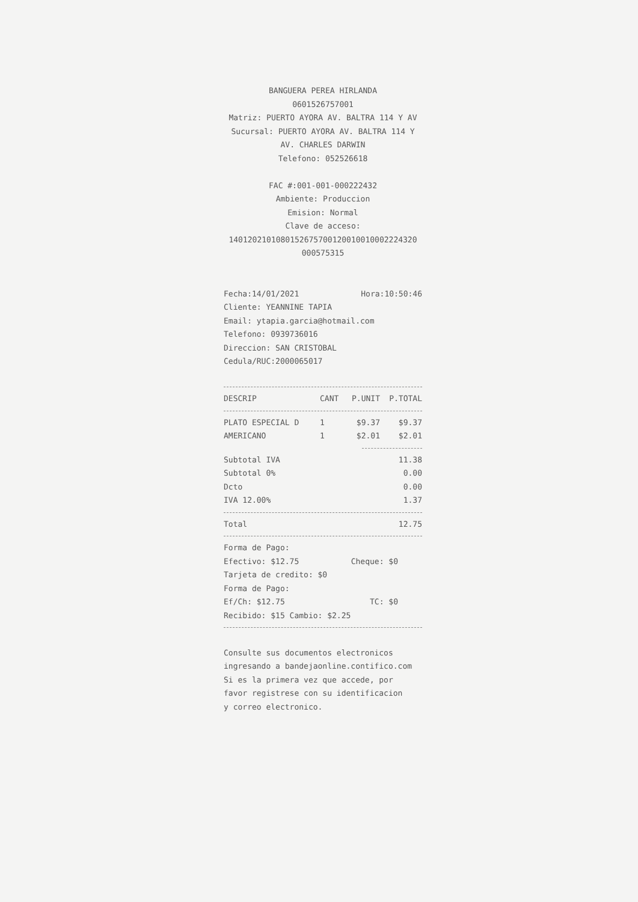BANGUERA PEREA HIRLANDA
0601526757001
Matriz: PUERTO AYORA AV. BALTRA 114 Y AV
Sucursal: PUERTO AYORA AV. BALTRA 114 Y
AV. CHARLES DARWIN
Telefono: 052526618
FAC #:001-001-000222432
Ambiente: Produccion
Emision: Normal
Clave de acceso:
1401202101080152675700120010010002224320
000575315
Fecha:14/01/2021 Hora:10:50:46
Cliente: YEANNINE TAPIA
Email: ytapia.garcia@hotmail.com
Telefono: 0939736016
Direccion: SAN CRISTOBAL
Cedula/RUC:2000065017
| DESCRIP | CANT | P.UNIT | P.TOTAL |
| --- | --- | --- | --- |
| PLATO ESPECIAL D | 1 | $9.37 | $9.37 |
| AMERICANO | 1 | $2.01 | $2.01 |
Subtotal IVA 11.38
Subtotal 0% 0.00
Dcto 0.00
IVA 12.00% 1.37
Total 12.75
Forma de Pago:
Efectivo: $12.75 Cheque: $0
Tarjeta de credito: $0
Forma de Pago:
Ef/Ch: $12.75 TC: $0
Recibido: $15 Cambio: $2.25
Consulte sus documentos electronicos
ingresando a bandejaonline.contifico.com
Si es la primera vez que accede, por
favor registrese con su identificacion
y correo electronico.